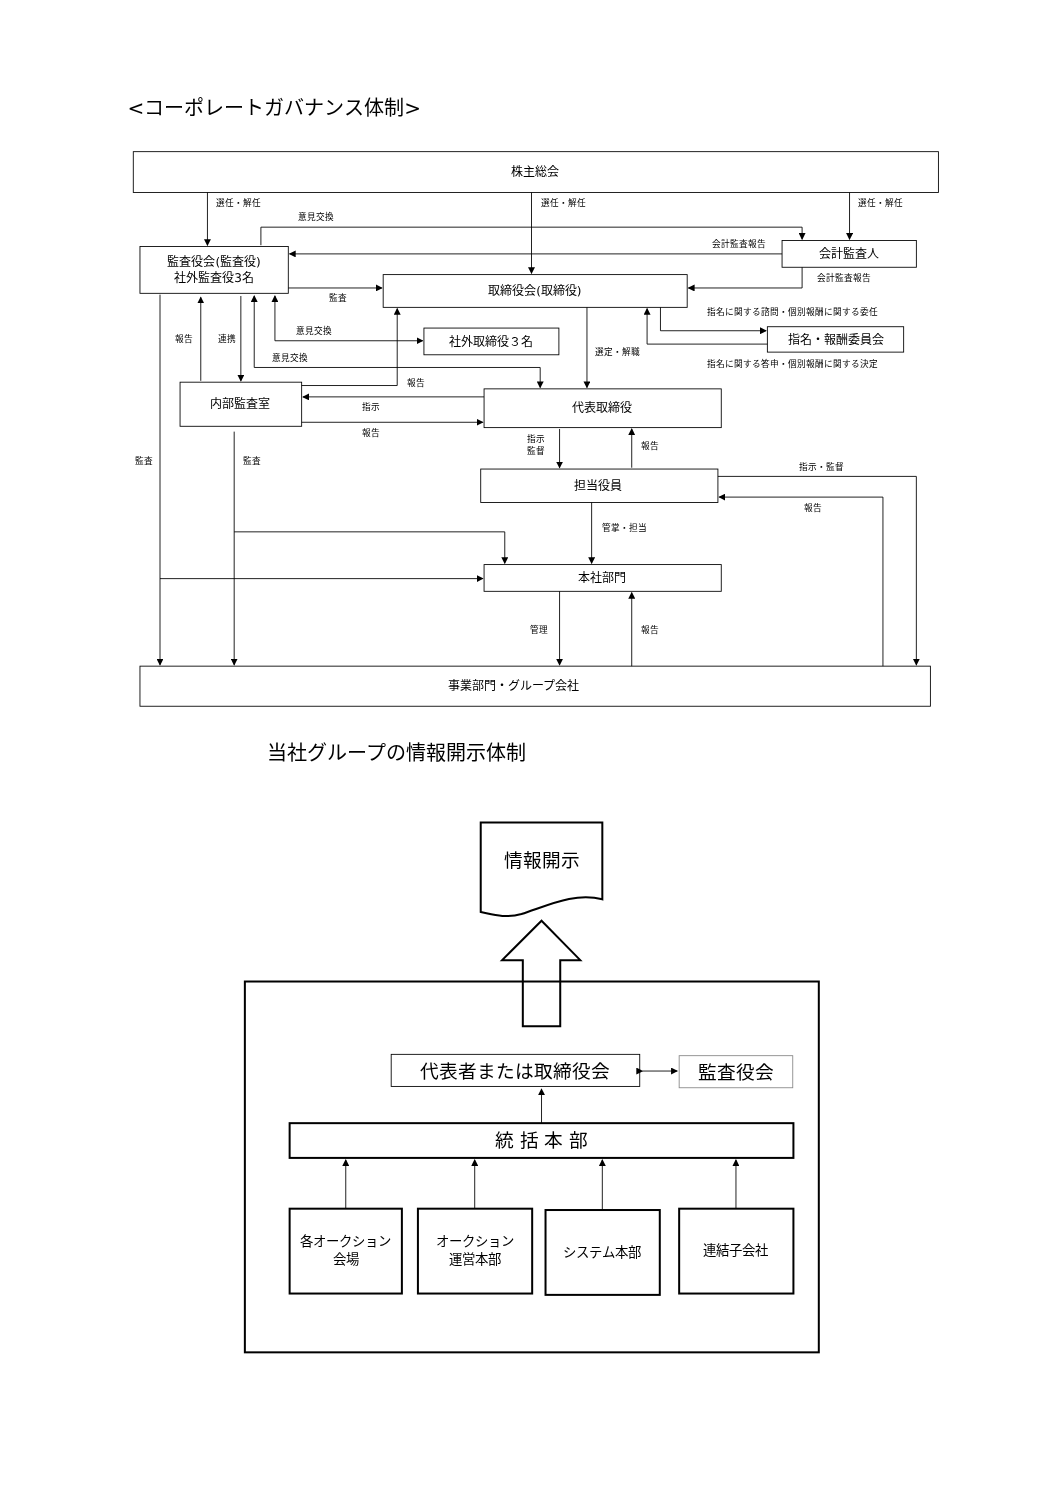<コーポレートガバナンス体制>
株主総会
選任・解任
選任・解任
選任・解任
意見交換
会計監査報告
会計監査人
監査役会(監査役)
社外監査役3名
会計監査報告
監査
取締役会(取締役)
指名に関する諮問・個別報酬に関する委任
意見交換
社外取締役３名
指名・報酬委員会
報告
連携
選定・解職
意見交換
指名に関する答申・個別報酬に関する決定
報告
内部監査室
指示
代表取締役
報告
指示
監督
報告
監査
監査
指示・監督
担当役員
報告
管掌・担当
本社部門
管理
報告
事業部門・グループ会社
当社グループの情報開示体制
情報開示
代表者または取締役会
監査役会
統 括 本 部
各オークション
会場
オークション
運営本部
システム本部
連結子会社